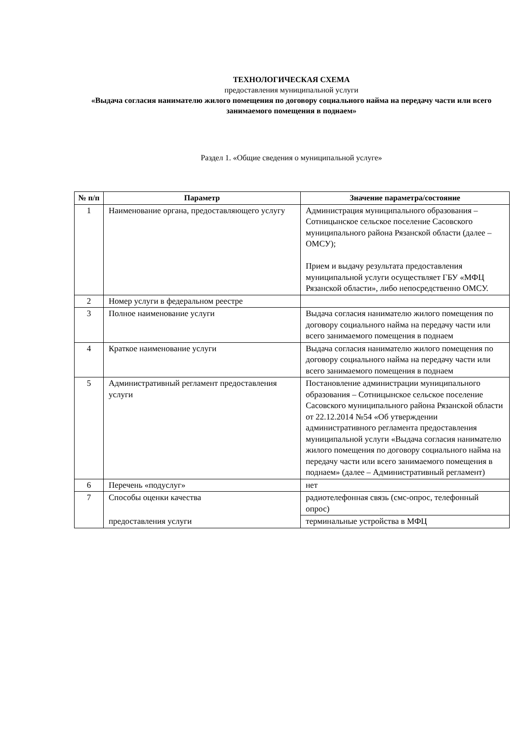ТЕХНОЛОГИЧЕСКАЯ СХЕМА
предоставления муниципальной услуги
«Выдача согласия нанимателю жилого помещения по договору социального найма на передачу части или всего занимаемого помещения в поднаем»
Раздел 1. «Общие сведения о муниципальной услуге»
| № п/п | Параметр | Значение параметра/состояние |
| --- | --- | --- |
| 1 | Наименование органа, предоставляющего услугу | Администрация муниципального образования – Сотницынское сельское поселение Сасовского муниципального района Рязанской области (далее – ОМСУ); Прием и выдачу результата предоставления муниципальной услуги осуществляет ГБУ «МФЦ Рязанской области», либо непосредственно ОМСУ. |
| 2 | Номер услуги в федеральном реестре | |
| 3 | Полное наименование услуги | Выдача согласия нанимателю жилого помещения по договору социального найма на передачу части или всего занимаемого помещения в поднаем |
| 4 | Краткое наименование услуги | Выдача согласия нанимателю жилого помещения по договору социального найма на передачу части или всего занимаемого помещения в поднаем |
| 5 | Административный регламент предоставления услуги | Постановление администрации муниципального образования – Сотницынское сельское поселение Сасовского муниципального района Рязанской области от 22.12.2014 №54 «Об утверждении административного регламента предоставления муниципальной услуги «Выдача согласия нанимателю жилого помещения по договору социального найма на передачу части или всего занимаемого помещения в поднаем» (далее – Административный регламент) |
| 6 | Перечень «подуслуг» | нет |
| 7 | Способы оценки качества | радиотелефонная связь (смс-опрос, телефонный опрос) |
| | предоставления услуги | терминальные устройства в МФЦ |